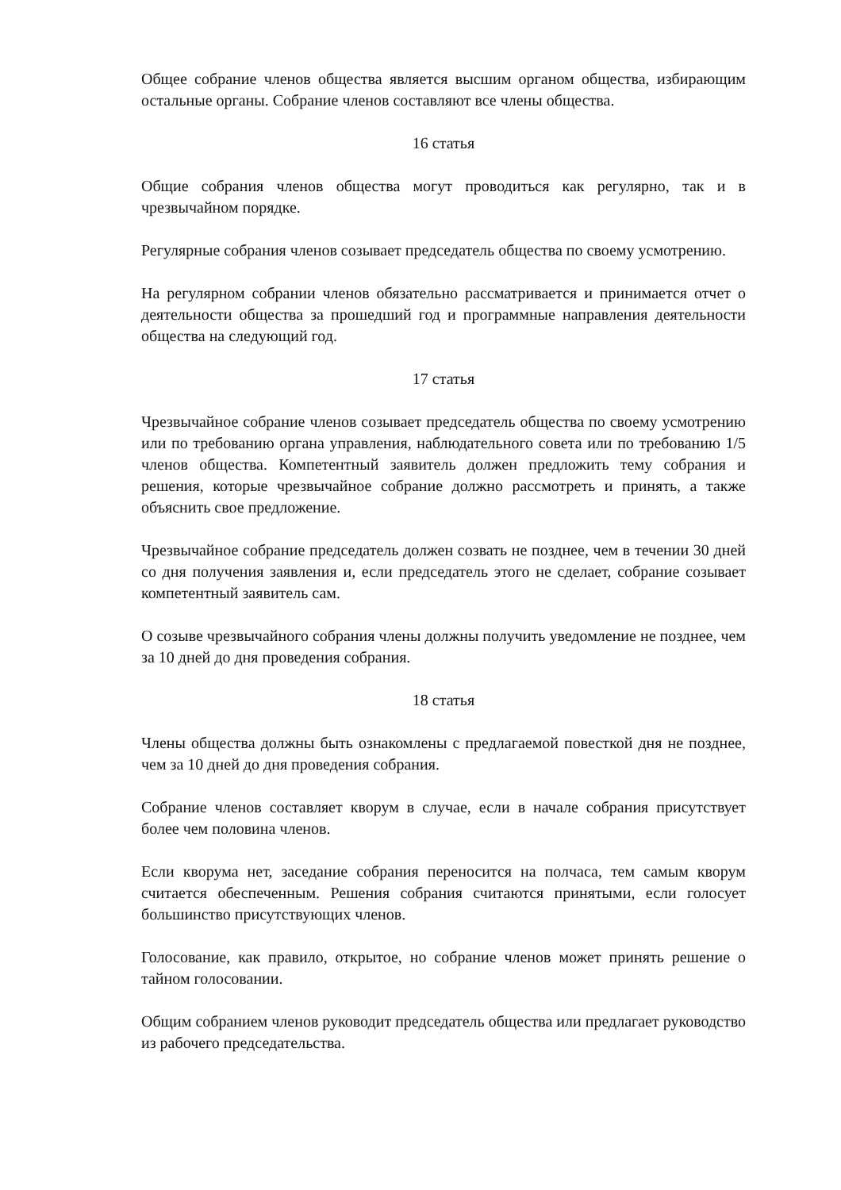Общее собрание членов общества является высшим органом общества, избирающим остальные органы. Собрание членов составляют все члены общества.
16 статья
Общие собрания членов общества могут проводиться как регулярно, так и в чрезвычайном порядке.
Регулярные собрания членов созывает председатель общества по своему усмотрению.
На регулярном собрании членов обязательно рассматривается и принимается отчет о деятельности общества за прошедший год и программные направления деятельности общества на следующий год.
17 статья
Чрезвычайное собрание членов созывает председатель общества по своему усмотрению или по требованию органа управления, наблюдательного совета или по требованию 1/5 членов общества. Компетентный заявитель должен предложить тему собрания и решения, которые чрезвычайное собрание должно рассмотреть и принять, а также объяснить свое предложение.
Чрезвычайное собрание председатель должен созвать не позднее, чем в течении 30 дней со дня получения заявления и, если председатель этого не сделает, собрание созывает компетентный заявитель сам.
О созыве чрезвычайного собрания члены должны получить уведомление не позднее, чем за 10 дней до дня проведения собрания.
18 статья
Члены общества должны быть ознакомлены с предлагаемой повесткой дня не позднее, чем за 10 дней до дня проведения собрания.
Собрание членов составляет кворум в случае, если в начале собрания присутствует более чем половина членов.
Если кворума нет, заседание собрания переносится на полчаса, тем самым кворум считается обеспеченным. Решения собрания считаются принятыми, если голосует большинство присутствующих членов.
Голосование, как правило, открытое, но собрание членов может принять решение о тайном голосовании.
Общим собранием членов руководит председатель общества или предлагает руководство из рабочего председательства.